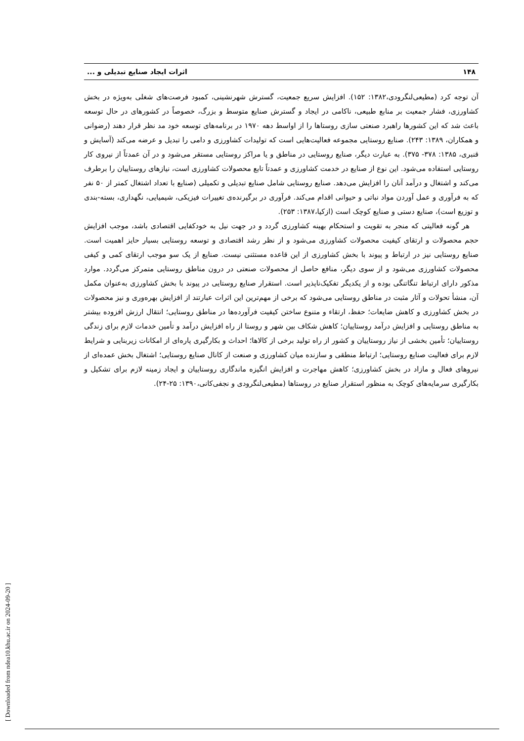۱۴۸ اثرات ایجاد صنایع تبدیلی و ...
آن توجه کرد (مطیعی‌لنگرودی،۱۳۸۲: ۱۵۲). افزایش سریع جمعیت، گسترش شهرنشینی، کمبود فرصت‌های شغلی به‌ویژه در بخش کشاورزی، فشار جمعیت بر منابع طبیعی، ناکامی در ایجاد و گسترش صنایع متوسط و بزرگ، خصوصاً در کشورهای در حال توسعه باعث شد که این کشورها راهبرد صنعتی سازی روستاها را از اواسط دهه ۱۹۷۰ در برنامه‌های توسعه خود مد نظر قرار دهند (رضوانی و همکاران، ۱۳۸۹: ۲۴۳). صنایع روستایی مجموعه فعالیت‌هایی است که تولیدات کشاورزی و دامی را تبدیل و عرضه می‌کند (آسایش و قنبری، ۱۳۸۵: ۳۷۸- ۳۷۵). به عبارت دیگر، صنایع روستایی در مناطق و یا مراکز روستایی مستقر می‌شود و در آن عمدتاً از نیروی کار روستایی استفاده می‌شود. این نوع از صنایع در خدمت کشاورزی و عمدتاً تابع محصولات کشاورزی است، نیازهای روستاییان را برطرف می‌کند و اشتغال و درآمد آنان را افزایش می‌دهد. صنایع روستایی شامل صنایع تبدیلی و تکمیلی (صنایع با تعداد اشتغال کمتر از ۵۰ نفر که به فرآوری و عمل آوردن مواد نباتی و حیوانی اقدام می‌کند. فرآوری در برگیرنده‌ی تغییرات فیزیکی، شیمیایی، نگهداری، بسته-بندی و توزیع است)، صنایع دستی و صنایع کوچک است (ازکیا،۱۳۸۷: ۲۵۳).
هر گونه فعالیتی که منجر به تقویت و استحکام بهینه کشاورزی گردد و در جهت نیل به خودکفایی اقتصادی باشد، موجب افزایش حجم محصولات و ارتقای کیفیت محصولات کشاورزی می‌شود و از نظر رشد اقتصادی و توسعه روستایی بسیار حایز اهمیت است. صنایع روستایی نیز در ارتباط و پیوند با بخش کشاورزی از این قاعده مستثنی نیست. صنایع از یک سو موجب ارتقای کمی و کیفی محصولات کشاورزی می‌شود و از سوی دیگر، منافع حاصل از محصولات صنعتی در درون مناطق روستایی متمرکز می‌گردد. موارد مذکور دارای ارتباط تنگاتنگی بوده و از یکدیگر تفکیک‌ناپذیر است. استقرار صنایع روستایی در پیوند با بخش کشاورزی به‌عنوان مکمل آن، منشأ تحولات و آثار مثبت در مناطق روستایی می‌شود که برخی از مهم‌ترین این اثرات عبارتند از افزایش بهره‌وری و نیز محصولات در بخش کشاورزی و کاهش ضایعات؛ حفظ، ارتقاء و متنوع ساختن کیفیت فرآورده‌ها در مناطق روستایی؛ انتقال ارزش افزوده بیشتر به مناطق روستایی و افزایش درآمد روستاییان؛ کاهش شکاف بین شهر و روستا از راه افزایش درآمد و تأمین خدمات لازم برای زندگی روستاییان؛ تأمین بخشی از نیاز روستاییان و کشور از راه تولید برخی از کالاها؛ احداث و بکارگیری پاره‌ای از امکانات زیربنایی و شرایط لازم برای فعالیت صنایع روستایی؛ ارتباط منطقی و سازنده میان کشاورزی و صنعت از کانال صنایع روستایی؛ اشتغال بخش عمده‌ای از نیروهای فعال و مازاد در بخش کشاورزی؛ کاهش مهاجرت و افزایش انگیزه ماندگاری روستاییان و ایجاد زمینه لازم برای تشکیل و بکارگیری سرمایه‌های کوچک به منظور استقرار صنایع در روستاها (مطیعی‌لنگرودی و نجفی‌کانی،۱۳۹۰: ۲۵-۲۴).
[ Downloaded from ndea10.khu.ac.ir on 2024-09-20 ]